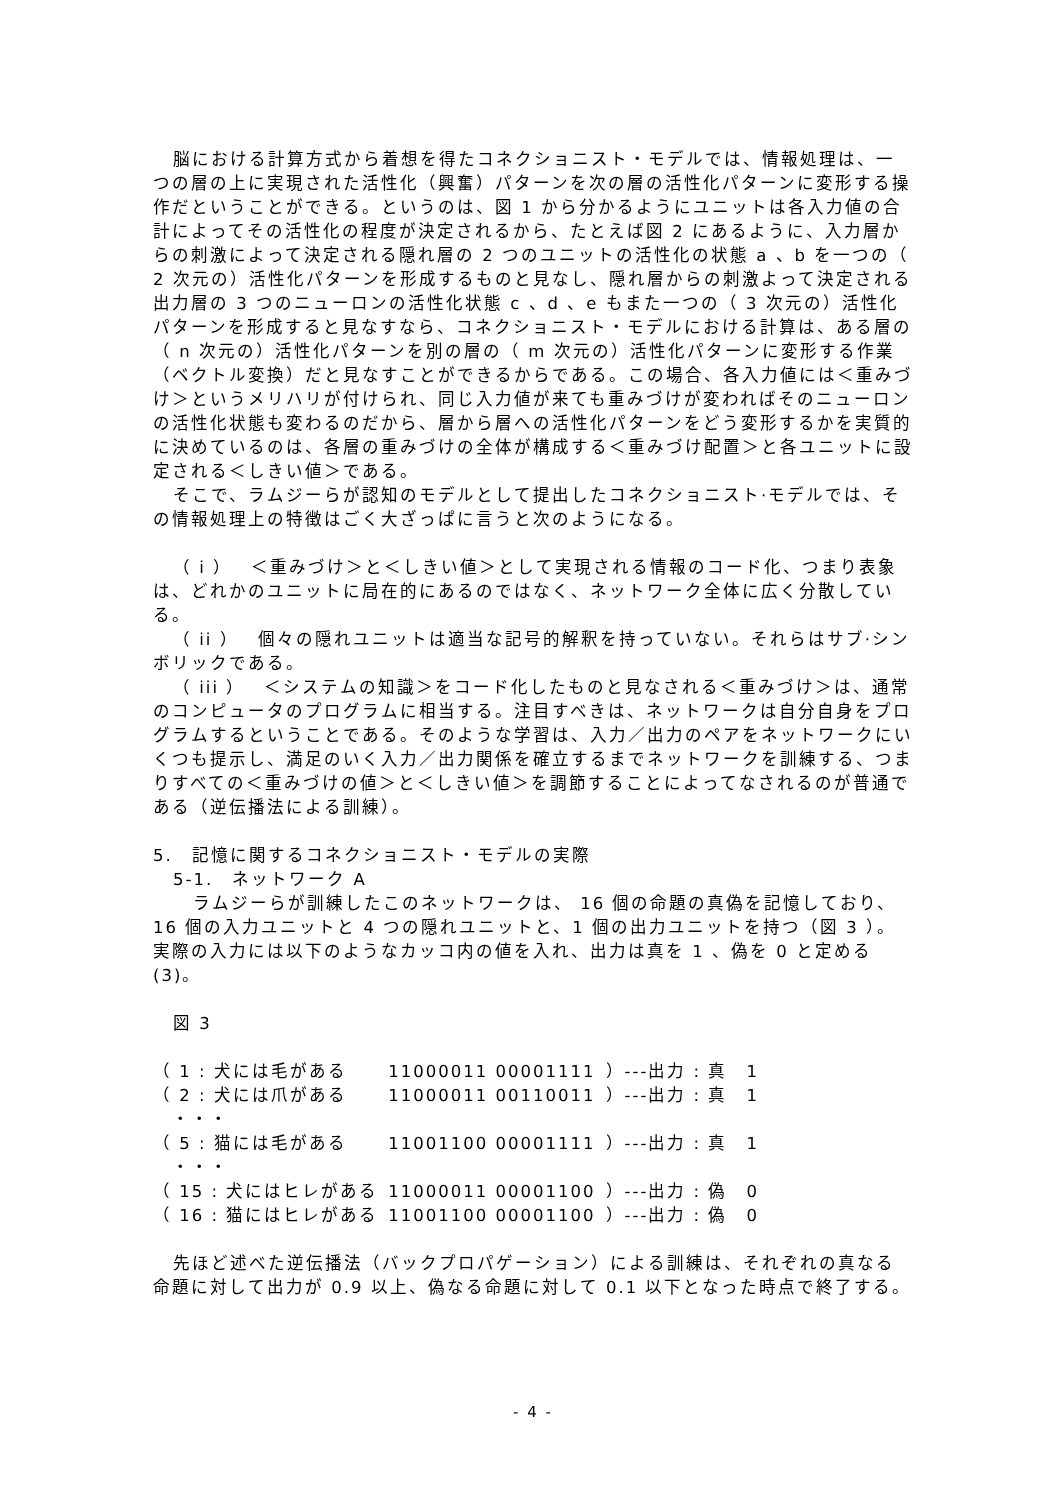脳における計算方式から着想を得たコネクショニスト・モデルでは、情報処理は、一つの層の上に実現された活性化（興奮）パターンを次の層の活性化パターンに変形する操作だということができる。というのは、図 1 から分かるようにユニットは各入力値の合計によってその活性化の程度が決定されるから、たとえば図 2 にあるように、入力層からの刺激によって決定される隠れ層の 2 つのユニットの活性化の状態 a 、b を一つの（ 2 次元の）活性化パターンを形成するものと見なし、隠れ層からの刺激よって決定される出力層の 3 つのニューロンの活性化状態 c 、d 、e もまた一つの（ 3 次元の）活性化パターンを形成すると見なすなら、コネクショニスト・モデルにおける計算は、ある層の（ n 次元の）活性化パターンを別の層の（ m 次元の）活性化パターンに変形する作業（ベクトル変換）だと見なすことができるからである。この場合、各入力値には＜重みづけ＞というメリハリが付けられ、同じ入力値が来ても重みづけが変わればそのニューロンの活性化状態も変わるのだから、層から層への活性化パターンをどう変形するかを実質的に決めているのは、各層の重みづけの全体が構成する＜重みづけ配置＞と各ユニットに設定される＜しきい値＞である。
そこで、ラムジーらが認知のモデルとして提出したコネクショニスト·モデルでは、その情報処理上の特徴はごく大ざっぱに言うと次のようになる。
（ i ）　＜重みづけ＞と＜しきい値＞として実現される情報のコード化、つまり表象は、どれかのユニットに局在的にあるのではなく、ネットワーク全体に広く分散している。
（ ii ）　個々の隠れユニットは適当な記号的解釈を持っていない。それらはサブ·シンボリックである。
（ iii ）　＜システムの知識＞をコード化したものと見なされる＜重みづけ＞は、通常のコンピュータのプログラムに相当する。注目すべきは、ネットワークは自分自身をプログラムするということである。そのような学習は、入力／出力のペアをネットワークにいくつも提示し、満足のいく入力／出力関係を確立するまでネットワークを訓練する、つまりすべての＜重みづけの値＞と＜しきい値＞を調節することによってなされるのが普通である（逆伝播法による訓練）。
5.　記憶に関するコネクショニスト・モデルの実際
5-1.　ネットワーク A
ラムジーらが訓練したこのネットワークは、 16 個の命題の真偽を記憶しており、16 個の入力ユニットと 4 つの隠れユニットと、1 個の出力ユニットを持つ（図 3 ）。実際の入力には以下のようなカッコ内の値を入れ、出力は真を 1 、偽を 0 と定める(3)。
図 3
| （ 1 : 犬には毛がある | 11000011 00001111 | ）---出力 : 真 1 |
| （ 2 : 犬には爪がある | 11000011 00110011 | ）---出力 : 真 1 |
| ・・・ | | |
| （ 5 : 猫には毛がある | 11001100 00001111 | ）---出力 : 真 1 |
| ・・・ | | |
| （ 15 : 犬にはヒレがある | 11000011 00001100 | ）---出力 : 偽 0 |
| （ 16 : 猫にはヒレがある | 11001100 00001100 | ）---出力 : 偽 0 |
先ほど述べた逆伝播法（バックプロパゲーション）による訓練は、それぞれの真なる命題に対して出力が 0.9 以上、偽なる命題に対して 0.1 以下となった時点で終了する。
- 4 -